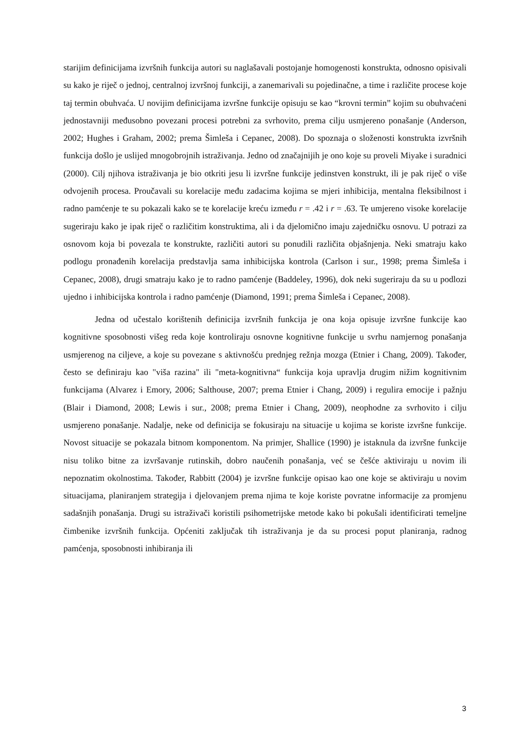starijim definicijama izvršnih funkcija autori su naglašavali postojanje homogenosti konstrukta, odnosno opisivali su kako je riječ o jednoj, centralnoj izvršnoj funkciji, a zanemarivali su pojedinačne, a time i različite procese koje taj termin obuhvaća. U novijim definicijama izvršne funkcije opisuju se kao “krovni termin” kojim su obuhvaćeni jednostavniji međusobno povezani procesi potrebni za svrhovito, prema cilju usmjereno ponašanje (Anderson, 2002; Hughes i Graham, 2002; prema Šimleša i Cepanec, 2008). Do spoznaja o složenosti konstrukta izvršnih funkcija došlo je uslijed mnogobrojnih istraživanja. Jedno od značajnijih je ono koje su proveli Miyake i suradnici (2000). Cilj njihova istraživanja je bio otkriti jesu li izvršne funkcije jedinstven konstrukt, ili je pak riječ o više odvojenih procesa. Proučavali su korelacije među zadacima kojima se mjeri inhibicija, mentalna fleksibilnost i radno pamćenje te su pokazali kako se te korelacije kreću između r = .42 i r = .63. Te umjereno visoke korelacije sugeriraju kako je ipak riječ o različitim konstruktima, ali i da djelomično imaju zajedničku osnovu. U potrazi za osnovom koja bi povezala te konstrukte, različiti autori su ponudili različita objašnjenja. Neki smatraju kako podlogu pronađenih korelacija predstavlja sama inhibicijska kontrola (Carlson i sur., 1998; prema Šimleša i Cepanec, 2008), drugi smatraju kako je to radno pamćenje (Baddeley, 1996), dok neki sugeriraju da su u podlozi ujedno i inhibicijska kontrola i radno pamćenje (Diamond, 1991; prema Šimleša i Cepanec, 2008).
Jedna od učestalo korištenih definicija izvršnih funkcija je ona koja opisuje izvršne funkcije kao kognitivne sposobnosti višeg reda koje kontroliraju osnovne kognitivne funkcije u svrhu namjernog ponašanja usmjerenog na ciljeve, a koje su povezane s aktivnošću prednjeg režnja mozga (Etnier i Chang, 2009). Također, često se definiraju kao "viša razina" ili "meta-kognitivna“ funkcija koja upravlja drugim nižim kognitivnim funkcijama (Alvarez i Emory, 2006; Salthouse, 2007; prema Etnier i Chang, 2009) i regulira emocije i pažnju (Blair i Diamond, 2008; Lewis i sur., 2008; prema Etnier i Chang, 2009), neophodne za svrhovito i cilju usmjereno ponašanje. Nadalje, neke od definicija se fokusiraju na situacije u kojima se koriste izvršne funkcije. Novost situacije se pokazala bitnom komponentom. Na primjer, Shallice (1990) je istaknula da izvršne funkcije nisu toliko bitne za izvršavanje rutinskih, dobro naučenih ponašanja, već se češće aktiviraju u novim ili nepoznatim okolnostima. Također, Rabbitt (2004) je izvršne funkcije opisao kao one koje se aktiviraju u novim situacijama, planiranjem strategija i djelovanjem prema njima te koje koriste povratne informacije za promjenu sadašnjih ponašanja. Drugi su istraživači koristili psihometrijske metode kako bi pokušali identificirati temeljne čimbenike izvršnih funkcija. Općeniti zaključak tih istraživanja je da su procesi poput planiranja, radnog pamćenja, sposobnosti inhibiranja ili
3